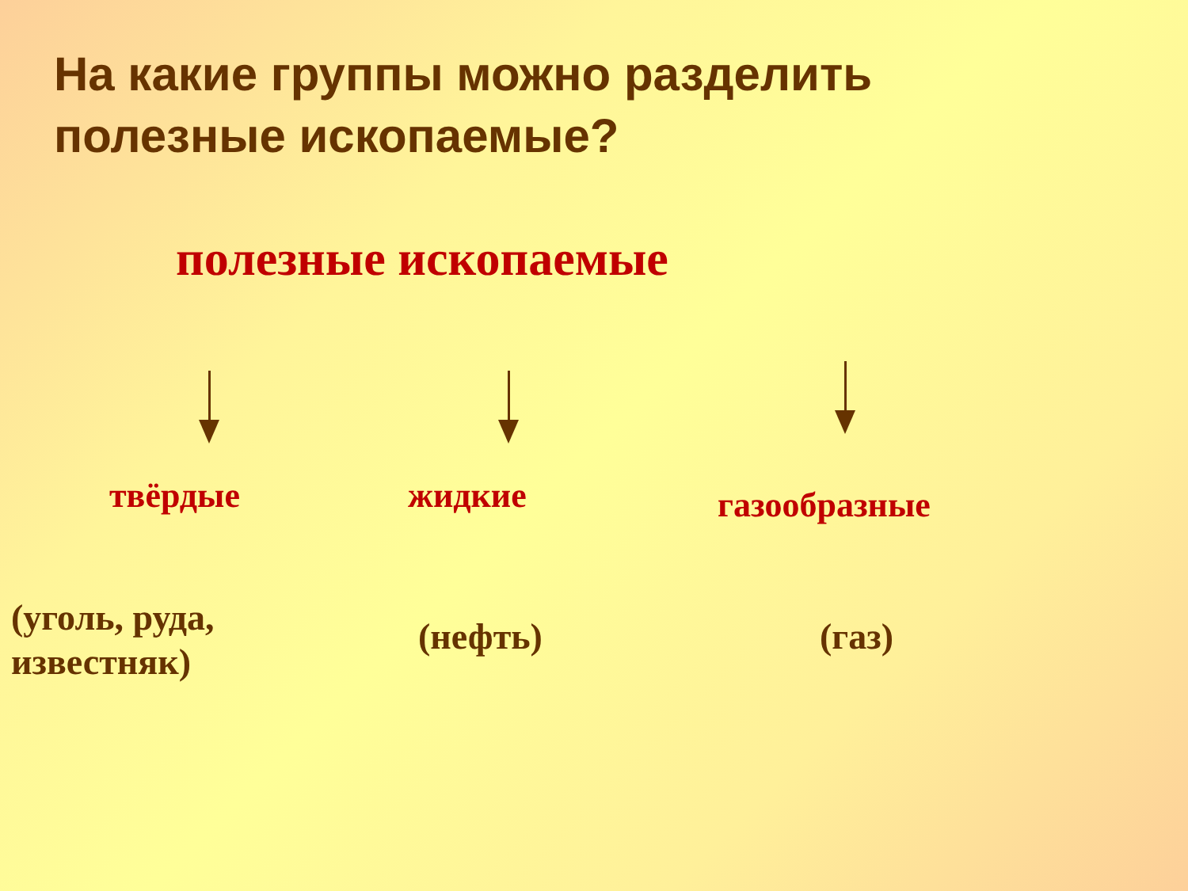На какие группы можно разделить
полезные ископаемые?
полезные ископаемые
твёрдые жидкие газообразные
(уголь, руда,
известняк)
(нефть) (газ)